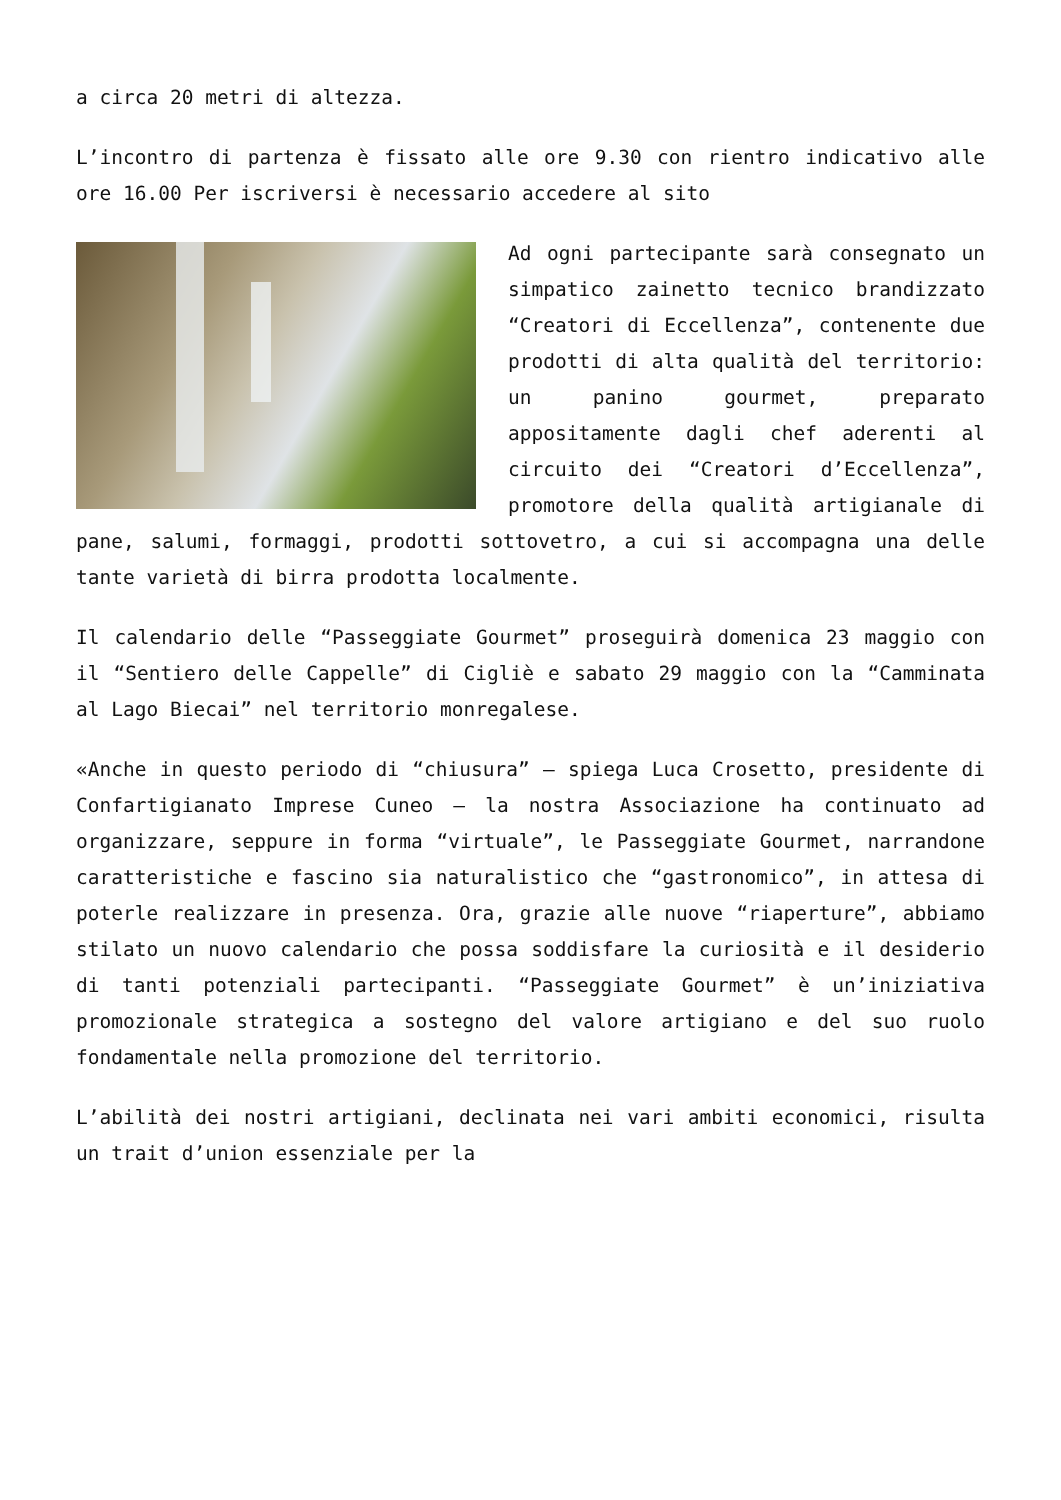a circa 20 metri di altezza.
L’incontro di partenza è fissato alle ore 9.30 con rientro indicativo alle ore 16.00 Per iscriversi è necessario accedere al sito
Ad ogni partecipante sarà consegnato un simpatico zainetto tecnico brandizzato “Creatori di Eccellenza”, contenente due prodotti di alta qualità del territorio: un panino gourmet, preparato appositamente dagli chef aderenti al circuito dei “Creatori d’Eccellenza”, promotore della qualità artigianale di pane, salumi, formaggi, prodotti sottovetro, a cui si accompagna una delle tante varietà di birra prodotta localmente.
Il calendario delle “Passeggiate Gourmet” proseguirà domenica 23 maggio con il “Sentiero delle Cappelle” di Cigliè e sabato 29 maggio con la “Camminata al Lago Biecai” nel territorio monregalese.
«Anche in questo periodo di “chiusura” – spiega Luca Crosetto, presidente di Confartigianato Imprese Cuneo – la nostra Associazione ha continuato ad organizzare, seppure in forma “virtuale”, le Passeggiate Gourmet, narrandone caratteristiche e fascino sia naturalistico che “gastronomico”, in attesa di poterle realizzare in presenza. Ora, grazie alle nuove “riaperture”, abbiamo stilato un nuovo calendario che possa soddisfare la curiosità e il desiderio di tanti potenziali partecipanti. “Passeggiate Gourmet” è un’iniziativa promozionale strategica a sostegno del valore artigiano e del suo ruolo fondamentale nella promozione del territorio.
L’abilità dei nostri artigiani, declinata nei vari ambiti economici, risulta un trait d’union essenziale per la